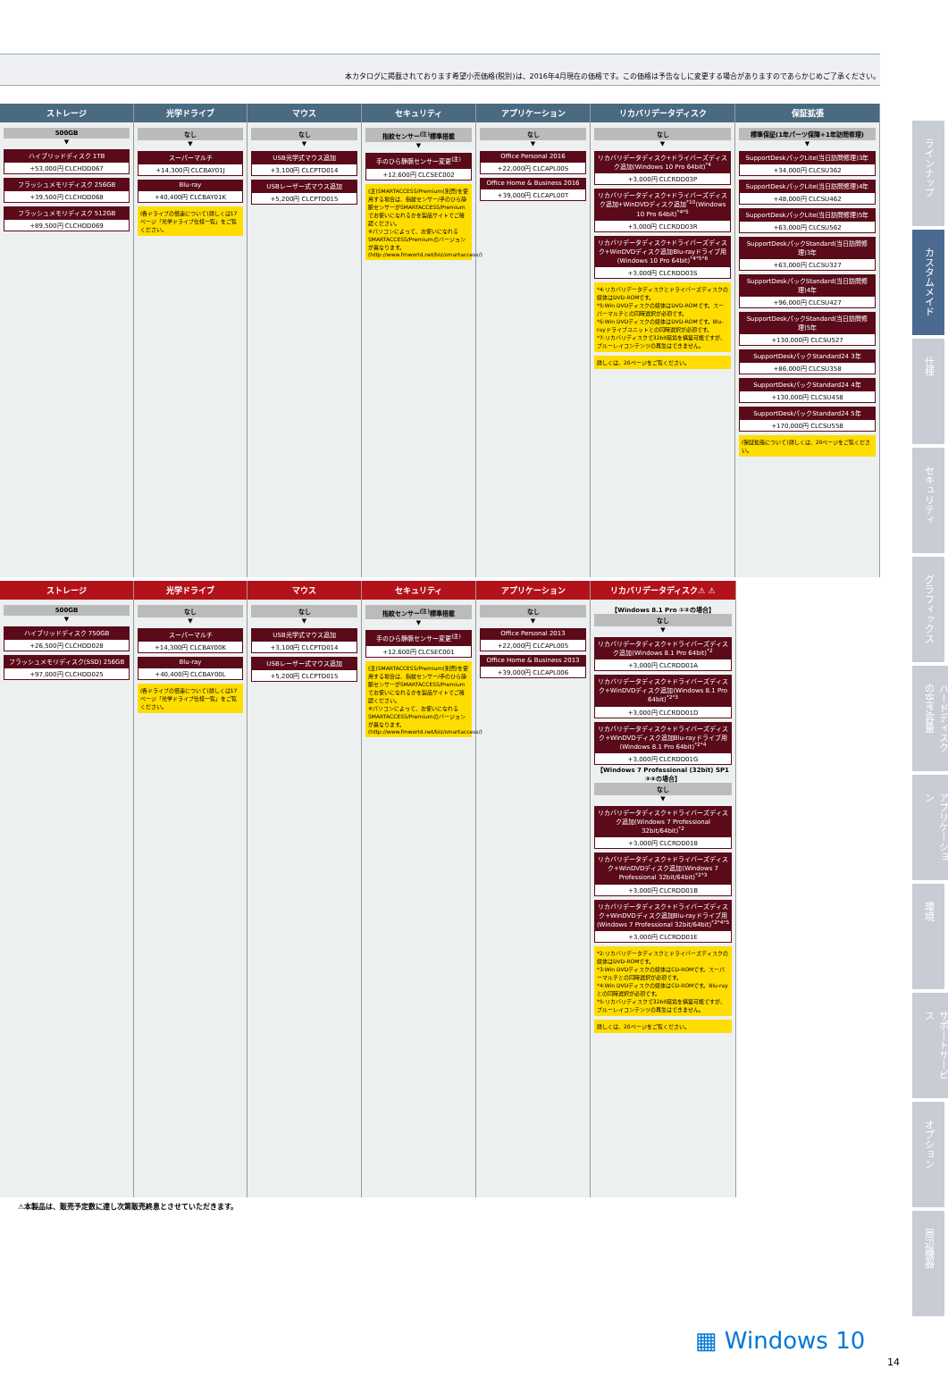本カタログに掲載されております希望小売価格(税別)は、2016年4月現在の価格です。この価格は予告なしに変更する場合がありますのであらかじめご了承ください。
ストレージ
500GB
▼
ハイブリッドディスク 1TB
+53,000円 CLCHDD067
フラッシュメモリディスク 256GB
+39,500円 CLCHDD068
フラッシュメモリディスク 512GB
+89,500円 CLCHDD069
光学ドライブ
なし
▼
スーパーマルチ
+14,300円 CLCBAY01J
Blu-ray
+40,400円 CLCBAY01K
(各ドライブの倍速について)詳しくは17ページ「光学ドライブ仕様一覧」をご覧ください。
マウス
なし
▼
USB光学式マウス追加
+3,100円 CLCPTD014
USBレーザー式マウス追加
+5,200円 CLCPTD015
セキュリティ
指紋センサー<sup>(注)</sup>標準搭載
▼
手のひら静脈センサー変更<sup>(注)</sup>
+12,600円 CLCSEC002
(注)SMARTACCESS/Premium(別売)を使用する場合は、指紋センサー/手のひら静脈センサーがSMARTACCESS/Premiumでお使いになれるかを製品サイトでご確認ください。
※パソコンによって、お使いになれるSMARTACCESS/Premiumのバージョンが異なります。(http://www.fmworld.net/biz/smartaccess/)
アプリケーション
なし
▼
Office Personal 2016
+22,000円 CLCAPL00S
Office Home & Business 2016
+39,000円 CLCAPL00T
リカバリデータディスク
なし
▼
リカバリデータディスク+ドライバーズディスク追加(Windows 10 Pro 64bit)<sup>*4</sup>
+3,000円 CLCRDD03P
リカバリデータディスク+ドライバーズディスク追加+WinDVDディスク追加<sup>*10</sup>(Windows 10 Pro 64bit)<sup>*4*5</sup>
+3,000円 CLCRDD03R
リカバリデータディスク+ドライバーズディスク+WinDVDディスク追加Blu-rayドライブ用(Windows 10 Pro 64bit)<sup>*4*5*6</sup>
+3,000円 CLCRDD03S
*4:リカバリデータディスクとドライバーズディスクの媒体はDVD-ROMです。
*5:Win DVDディスクの媒体はDVD-ROMです。スーパーマルチとの同時選択が必須です。
*6:Win DVDディスクの媒体はDVD-ROMです。Blu-rayドライブユニットとの同時選択が必須です。
*7:リカバリディスクで32bit環境を構築可能ですが、ブルーレイコンテンツの再生はできません。
詳しくは、20ページをご覧ください。
保証拡張
標準保証(1年パーツ保障+1年訪問修理)
▼
SupportDeskパックLite(当日訪問修理)3年
+34,000円 CLCSU362
SupportDeskパックLite(当日訪問修理)4年
+48,000円 CLCSU462
SupportDeskパックLite(当日訪問修理)5年
+63,000円 CLCSU562
SupportDeskパックStandard(当日訪問修理)3年
+63,000円 CLCSU327
SupportDeskパックStandard(当日訪問修理)4年
+96,000円 CLCSU427
SupportDeskパックStandard(当日訪問修理)5年
+130,000円 CLCSU527
SupportDeskパックStandard24 3年
+86,000円 CLCSU358
SupportDeskパックStandard24 4年
+130,000円 CLCSU458
SupportDeskパックStandard24 5年
+170,000円 CLCSU558
(保証拡張について)詳しくは、20ページをご覧ください。
ストレージ
500GB
▼
ハイブリッドディスク 750GB
+26,500円 CLCHDD028
フラッシュメモリディスク(SSD) 256GB
+97,000円 CLCHDD025
光学ドライブ
なし
▼
スーパーマルチ
+14,300円 CLCBAY00K
Blu-ray
+40,400円 CLCBAY00L
(各ドライブの倍速について)詳しくは17ページ「光学ドライブ仕様一覧」をご覧ください。
マウス
なし
▼
USB光学式マウス追加
+3,100円 CLCPTD014
USBレーザー式マウス追加
+5,200円 CLCPTD015
セキュリティ
指紋センサー<sup>(注)</sup>標準搭載
▼
手のひら静脈センサー変更<sup>(注)</sup>
+12,600円 CLCSEC001
(注)SMARTACCESS/Premium(別売)を使用する場合は、指紋センサー/手のひら静脈センサーがSMARTACCESS/Premiumでお使いになれるかを製品サイトでご確認ください。
※パソコンによって、お使いになれるSMARTACCESS/Premiumのバージョンが異なります。(http://www.fmworld.net/biz/smartaccess/)
アプリケーション
なし
▼
Office Personal 2013
+22,000円 CLCAPL005
Office Home & Business 2013
+39,000円 CLCAPL006
リカバリデータディスク⚠ ⚠
【Windows 8.1 Pro ①②の場合】
なし
▼
リカバリデータディスク+ドライバーズディスク追加(Windows 8.1 Pro 64bit)<sup>*2</sup>
+3,000円 CLCRDD01A
リカバリデータディスク+ドライバーズディスク+WinDVDディスク追加(Windows 8.1 Pro 64bit)<sup>*2*3</sup>
+3,000円 CLCRDD01D
リカバリデータディスク+ドライバーズディスク+WinDVDディスク追加Blu-rayドライブ用(Windows 8.1 Pro 64bit)<sup>*2*4</sup>
+3,000円 CLCRDD01G
【Windows 7 Professional (32bit) SP1 ③④の場合】
なし
▼
リカバリデータディスク+ドライバーズディスク追加(Windows 7 Professional 32bit/64bit)<sup>*2</sup>
+3,000円 CLCRDD018
リカバリデータディスク+ドライバーズディスク+WinDVDディスク追加(Windows 7 Professional 32bit/64bit)<sup>*2*3</sup>
+3,000円 CLCRDD01B
リカバリデータディスク+ドライバーズディスク+WinDVDディスク追加Blu-rayドライブ用(Windows 7 Professional 32bit/64bit)<sup>*2*4*5</sup>
+3,000円 CLCRDD01E
*2:リカバリデータディスクとドライバーズディスクの媒体はDVD-ROMです。
*3:Win DVDディスクの媒体はCD-ROMです。スーパーマルチとの同時選択が必須です。
*4:Win DVDディスクの媒体はCD-ROMです。Blu-rayとの同時選択が必須です。
*5:リカバリディスクで32bit環境を構築可能ですが、ブルーレイコンテンツの再生はできません。
詳しくは、20ページをご覧ください。
⚠本製品は、販売予定数に達し次第販売終息とさせていただきます。
▦ Windows 10
14
ラインナップ
カスタムメイド
仕様
セキュリティ
グラフィックス
ハードディスクの空き容量
アプリケーション
環境
サポートサービス
オプション
周辺機器